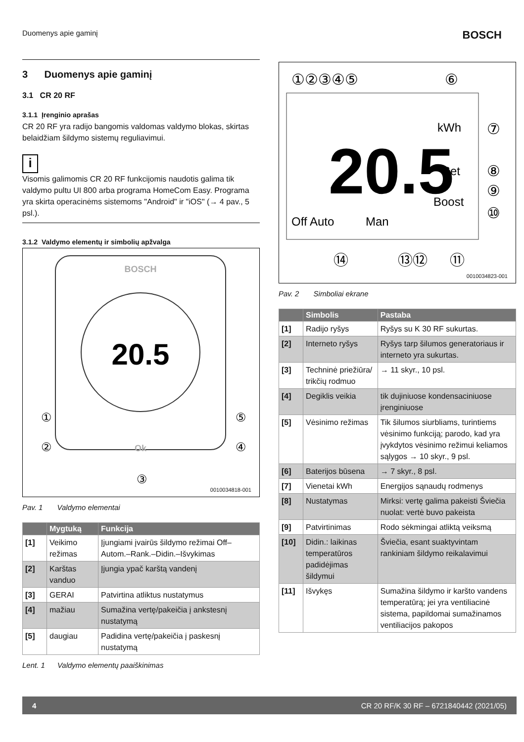Duomenys apie gaminį BOSCH
3 Duomenys apie gaminį
3.1 CR 20 RF
3.1.1 Įrenginio aprašas
CR 20 RF yra radijo bangomis valdomas valdymo blokas, skirtas belaidžiam šildymo sistemų reguliavimui.
i
Visomis galimomis CR 20 RF funkcijomis naudotis galima tik valdymo pultu UI 800 arba programa HomeCom Easy. Programa yra skirta operacinėms sistemoms "Android" ir "iOS" (→ 4 pav., 5 psl.).
3.1.2 Valdymo elementų ir simbolių apžvalga
BOSCH
20.5
Ok
①
②
③
④
⑤
0010034818-001
Pav. 1 Valdymo elementai
| | Mygtuką | Funkcija |
| --- | --- | --- |
| [1] | Veikimo režimas | Įjungiami įvairūs šildymo režimai Off–Autom.–Rank.–Didin.–Išvykimas |
| [2] | Karštas vanduo | Įjungia ypač karštą vandenį |
| [3] | GERAI | Patvirtina atliktus nustatymus |
| [4] | mažiau | Sumažina vertę/pakeičia į ankstesnį nustatymą |
| [5] | daugiau | Padidina vertę/pakeičia į paskesnį nustatymą |
Lent. 1 Valdymo elementų paaiškinimas
①②③④⑤
⑥
kWh
20.5
Set
Boost
Off Auto
Man
⑦
⑧
⑨
⑩
⑭
⑬⑫
⑪
0010034823-001
Pav. 2 Simboliai ekrane
| | Simbolis | Pastaba |
| --- | --- | --- |
| [1] | Radijo ryšys | Ryšys su K 30 RF sukurtas. |
| [2] | Interneto ryšys | Ryšys tarp šilumos generatoriaus ir interneto yra sukurtas. |
| [3] | Techninė priežiūra/ trikčių rodmuo | → 11 skyr., 10 psl. |
| [4] | Degiklis veikia | tik dujiniuose kondensaciniuose įrenginiuose |
| [5] | Vėsinimo režimas | Tik šilumos siurbliams, turintiems vėsinimo funkciją; parodo, kad yra įvykdytos vėsinimo režimui keliamos sąlygos → 10 skyr., 9 psl. |
| [6] | Baterijos būsena | → 7 skyr., 8 psl. |
| [7] | Vienetai kWh | Energijos sąnaudų rodmenys |
| [8] | Nustatymas | Mirksi: vertę galima pakeisti Šviečia nuolat: vertė buvo pakeista |
| [9] | Patvirtinimas | Rodo sėkmingai atliktą veiksmą |
| [10] | Didin.: laikinas temperatūros padidėjimas šildymui | Šviečia, esant suaktyvintam rankiniam šildymo reikalavimui |
| [11] | Išvykęs | Sumažina šildymo ir karšto vandens temperatūrą; jei yra ventiliacinė sistema, papildomai sumažinamos ventiliacijos pakopos |
4 CR 20 RF/K 30 RF – 6721840442 (2021/05)